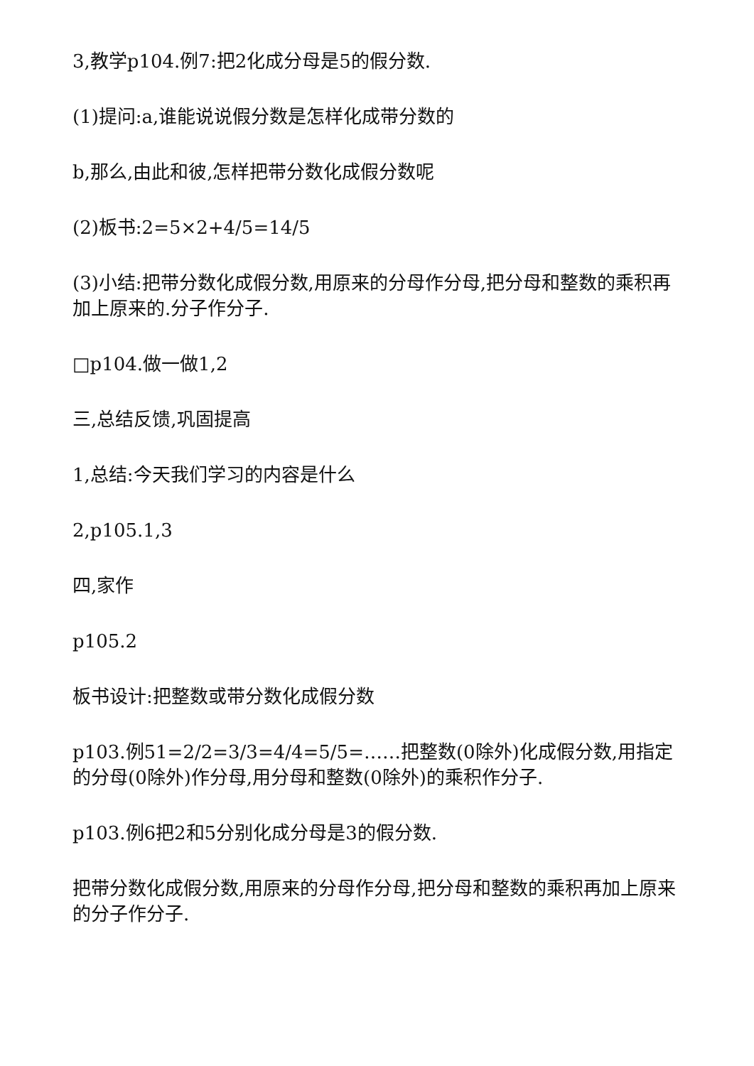3,教学p104.例7:把2化成分母是5的假分数.
(1)提问:a,谁能说说假分数是怎样化成带分数的
b,那么,由此和彼,怎样把带分数化成假分数呢
(2)板书:2=5×2+4/5=14/5
(3)小结:把带分数化成假分数,用原来的分母作分母,把分母和整数的乘积再加上原来的.分子作分子.
□p104.做一做1,2
三,总结反馈,巩固提高
1,总结:今天我们学习的内容是什么
2,p105.1,3
四,家作
p105.2
板书设计:把整数或带分数化成假分数
p103.例51=2/2=3/3=4/4=5/5=……把整数(0除外)化成假分数,用指定的分母(0除外)作分母,用分母和整数(0除外)的乘积作分子.
p103.例6把2和5分别化成分母是3的假分数.
把带分数化成假分数,用原来的分母作分母,把分母和整数的乘积再加上原来的分子作分子.